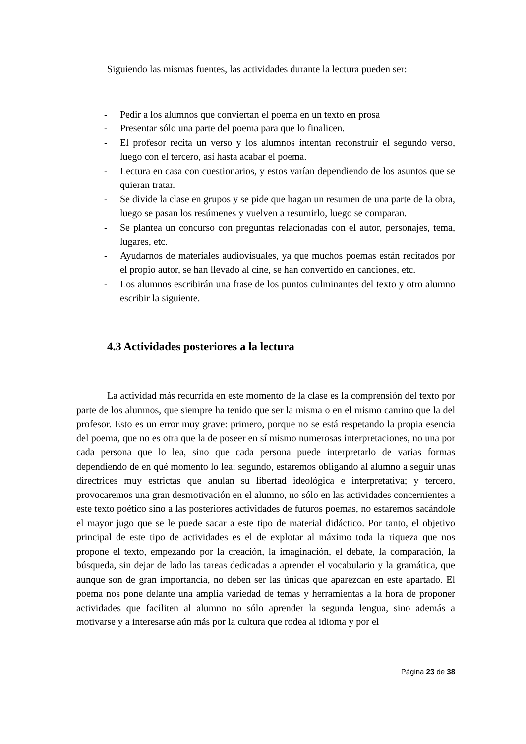Siguiendo las mismas fuentes, las actividades durante la lectura pueden ser:
- Pedir a los alumnos que conviertan el poema en un texto en prosa
- Presentar sólo una parte del poema para que lo finalicen.
- El profesor recita un verso y los alumnos intentan reconstruir el segundo verso, luego con el tercero, así hasta acabar el poema.
- Lectura en casa con cuestionarios, y estos varían dependiendo de los asuntos que se quieran tratar.
- Se divide la clase en grupos y se pide que hagan un resumen de una parte de la obra, luego se pasan los resúmenes y vuelven a resumirlo, luego se comparan.
- Se plantea un concurso con preguntas relacionadas con el autor, personajes, tema, lugares, etc.
- Ayudarnos de materiales audiovisuales, ya que muchos poemas están recitados por el propio autor, se han llevado al cine, se han convertido en canciones, etc.
- Los alumnos escribirán una frase de los puntos culminantes del texto y otro alumno escribir la siguiente.
4.3 Actividades posteriores a la lectura
La actividad más recurrida en este momento de la clase es la comprensión del texto por parte de los alumnos, que siempre ha tenido que ser la misma o en el mismo camino que la del profesor. Esto es un error muy grave: primero, porque no se está respetando la propia esencia del poema, que no es otra que la de poseer en sí mismo numerosas interpretaciones, no una por cada persona que lo lea, sino que cada persona puede interpretarlo de varias formas dependiendo de en qué momento lo lea; segundo, estaremos obligando al alumno a seguir unas directrices muy estrictas que anulan su libertad ideológica e interpretativa; y tercero, provocaremos una gran desmotivación en el alumno, no sólo en las actividades concernientes a este texto poético sino a las posteriores actividades de futuros poemas, no estaremos sacándole el mayor jugo que se le puede sacar a este tipo de material didáctico. Por tanto, el objetivo principal de este tipo de actividades es el de explotar al máximo toda la riqueza que nos propone el texto, empezando por la creación, la imaginación, el debate, la comparación, la búsqueda, sin dejar de lado las tareas dedicadas a aprender el vocabulario y la gramática, que aunque son de gran importancia, no deben ser las únicas que aparezcan en este apartado. El poema nos pone delante una amplia variedad de temas y herramientas a la hora de proponer actividades que faciliten al alumno no sólo aprender la segunda lengua, sino además a motivarse y a interesarse aún más por la cultura que rodea al idioma y por el
Página 23 de 38